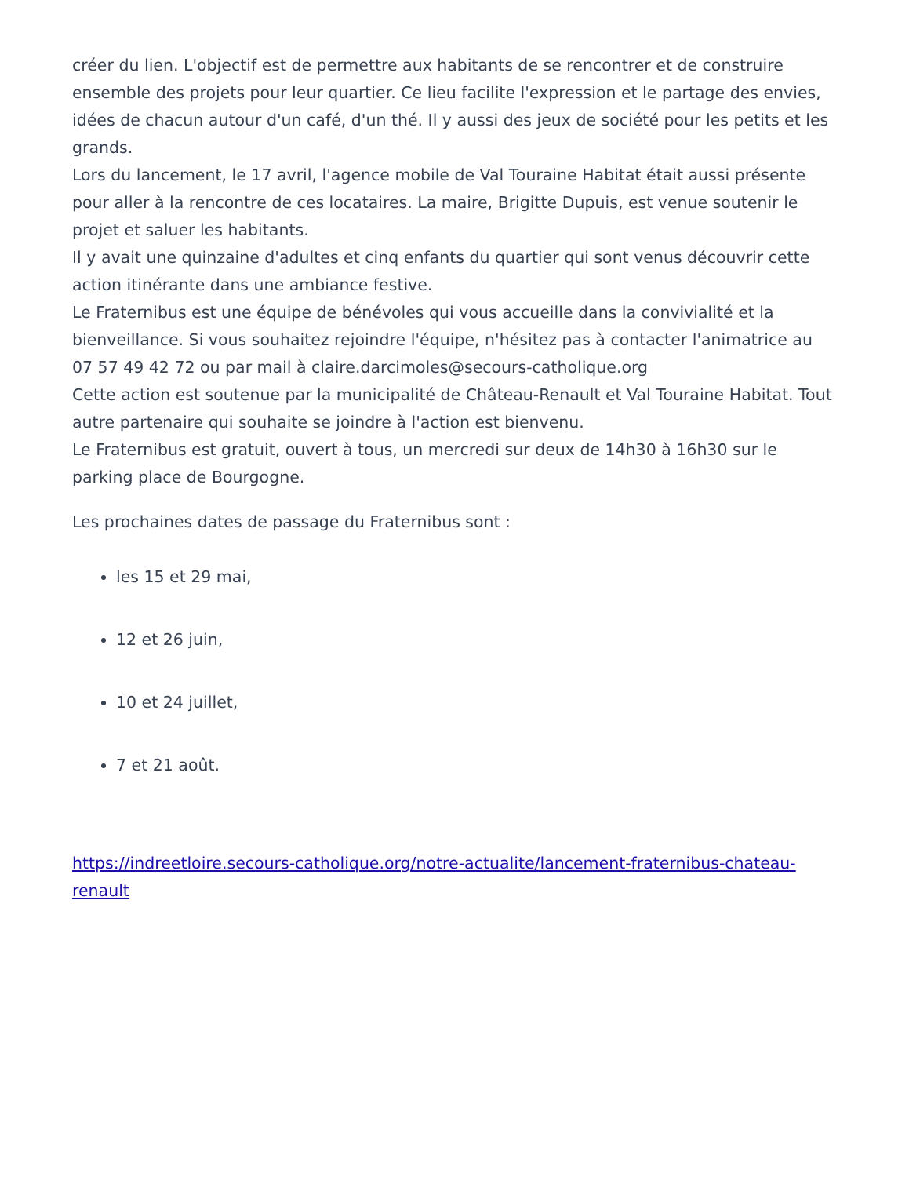créer du lien. L'objectif est de permettre aux habitants de se rencontrer et de construire ensemble des projets pour leur quartier. Ce lieu facilite l'expression et le partage des envies, idées de chacun autour d'un café, d'un thé. Il y aussi des jeux de société pour les petits et les grands.
Lors du lancement, le 17 avril, l'agence mobile de Val Touraine Habitat était aussi présente pour aller à la rencontre de ces locataires. La maire, Brigitte Dupuis, est venue soutenir le projet et saluer les habitants.
Il y avait une quinzaine d'adultes et cinq enfants du quartier qui sont venus découvrir cette action itinérante dans une ambiance festive.
Le Fraternibus est une équipe de bénévoles qui vous accueille dans la convivialité et la bienveillance. Si vous souhaitez rejoindre l'équipe, n'hésitez pas à contacter l'animatrice au 07 57 49 42 72 ou par mail à claire.darcimoles@secours-catholique.org
Cette action est soutenue par la municipalité de Château-Renault et Val Touraine Habitat. Tout autre partenaire qui souhaite se joindre à l'action est bienvenu.
Le Fraternibus est gratuit, ouvert à tous, un mercredi sur deux de 14h30 à 16h30 sur le parking place de Bourgogne.
Les prochaines dates de passage du Fraternibus sont :
les 15 et 29 mai,
12 et 26 juin,
10 et 24 juillet,
7 et 21 août.
https://indreetloire.secours-catholique.org/notre-actualite/lancement-fraternibus-chateau-renault